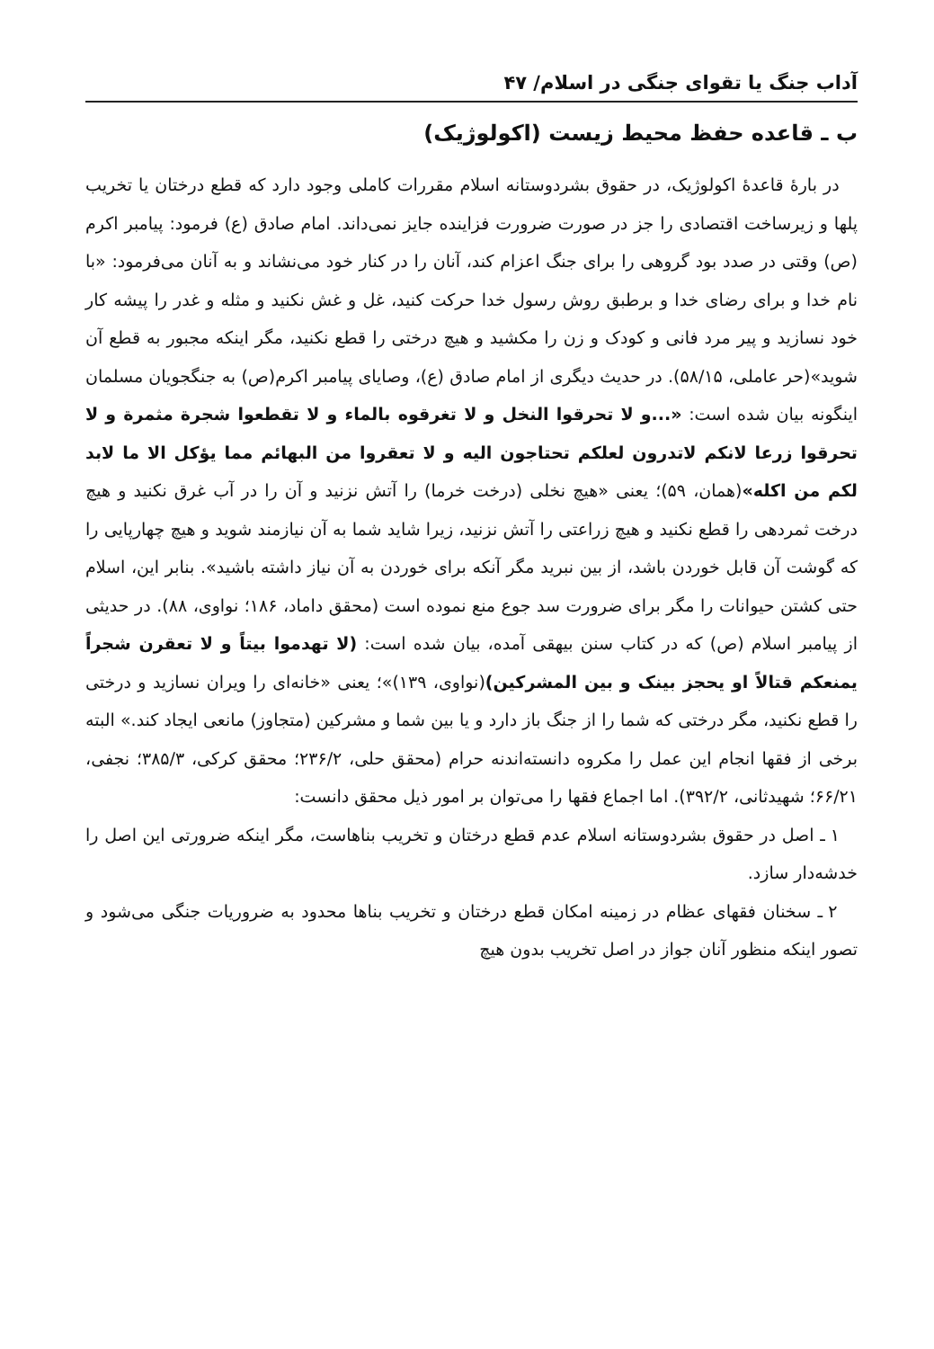آداب جنگ یا تقوای جنگی در اسلام/ ۴۷
ب ـ قاعده حفظ محیط زیست (اکولوژیک)
در بارهٔ قاعدهٔ اکولوژیک، در حقوق بشردوستانه اسلام مقررات کاملی وجود دارد که قطع درختان یا تخریب پلها و زیرساخت اقتصادی را جز در صورت ضرورت فزاینده جایز نمی‌داند. امام صادق (ع) فرمود: پیامبر اکرم (ص) وقتی در صدد بود گروهی را برای جنگ اعزام کند، آنان را در کنار خود می‌نشاند و به آنان می‌فرمود: «با نام خدا و برای رضای خدا و برطبق روش رسول خدا حرکت کنید، غل و غش نکنید و مثله و غدر را پیشه کار خود نسازید و پیر مرد فانی و کودک و زن را مکشید و هیچ درختی را قطع نکنید، مگر اینکه مجبور به قطع آن شوید»(حر عاملی، ۵۸/۱۵). در حدیث دیگری از امام صادق (ع)، وصایای پیامبر اکرم(ص) به جنگجویان مسلمان اینگونه بیان شده است: «...و لا تحرقوا النخل و لا تغرقوه بالماء و لا تقطعوا شجرة مثمرة و لا تحرقوا زرعا لانکم لاتدرون لعلکم تحتاجون الیه و لا تعقروا من البهائم مما یؤکل الا ما لابد لکم من اکله»(همان، ۵۹)؛ یعنی «هیچ نخلی (درخت خرما) را آتش نزنید و آن را در آب غرق نکنید و هیچ درخت ثمردهی را قطع نکنید و هیچ زراعتی را آتش نزنید، زیرا شاید شما به آن نیازمند شوید و هیچ چهارپایی را که گوشت آن قابل خوردن باشد، از بین نبرید مگر آنکه برای خوردن به آن نیاز داشته باشید». بنابر این، اسلام حتی کشتن حیوانات را مگر برای ضرورت سد جوع منع نموده است (محقق داماد، ۱۸۶؛ نواوی، ۸۸). در حدیثی از پیامبر اسلام (ص) که در کتاب سنن بیهقی آمده، بیان شده است: (لا تهدموا بیتاً و لا تعقرن شجراً یمنعکم قتالاً او یحجز بینک و بین المشرکین)(نواوی، ۱۳۹)»؛ یعنی «خانه‌ای را ویران نسازید و درختی را قطع نکنید، مگر درختی که شما را از جنگ باز دارد و یا بین شما و مشرکین (متجاوز) مانعی ایجاد کند.» البته برخی از فقها انجام این عمل را مکروه دانسته‌اندنه حرام (محقق حلی، ۲۳۶/۲؛ محقق کرکی، ۳۸۵/۳؛ نجفی، ۶۶/۲۱؛ شهیدثانی، ۳۹۲/۲). اما اجماع فقها را می‌توان بر امور ذیل محقق دانست:
۱ ـ اصل در حقوق بشردوستانه اسلام عدم قطع درختان و تخریب بناهاست، مگر اینکه ضرورتی این اصل را خدشه‌دار سازد.
۲ ـ سخنان فقهای عظام در زمینه امکان قطع درختان و تخریب بناها محدود به ضروریات جنگی می‌شود و تصور اینکه منظور آنان جواز در اصل تخریب بدون هیچ